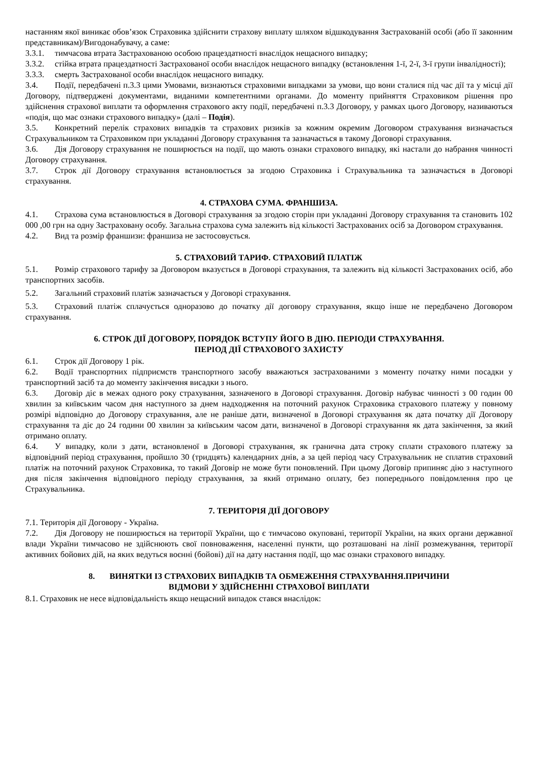настанням якої виникає обов’язок Страховика здійснити страхову виплату шляхом відшкодування Застрахованій особі (або її законним представникам)/Вигодонабувачу, а саме:
3.3.1. тимчасова втрата Застрахованою особою працездатності внаслідок нещасного випадку;
3.3.2. стійка втрата працездатності Застрахованої особи внаслідок нещасного випадку (встановлення 1-ї, 2-ї, 3-ї групи інвалідності);
3.3.3. смерть Застрахованої особи внаслідок нещасного випадку.
3.4. Події, передбачені п.3.3 цими Умовами, визнаються страховими випадками за умови, що вони сталися під час дії та у місці дії Договору, підтверджені документами, виданими компетентними органами. До моменту прийняття Страховиком рішення про здійснення страхової виплати та оформлення страхового акту події, передбачені п.3.3 Договору, у рамках цього Договору, називаються «подія, що має ознаки страхового випадку» (далі – Подія).
3.5. Конкретний перелік страхових випадків та страхових ризиків за кожним окремим Договором страхування визначається Страхувальником та Страховиком при укладанні Договору страхування та зазначається в такому Договорі страхування.
3.6. Дія Договору страхування не поширюється на події, що мають ознаки страхового випадку, які настали до набрання чинності Договору страхування.
3.7. Строк дії Договору страхування встановлюється за згодою Страховика і Страхувальника та зазначається в Договорі страхування.
4. СТРАХОВА СУМА. ФРАНШИЗА.
4.1. Страхова сума встановлюється в Договорі страхування за згодою сторін при укладанні Договору страхування та становить 102 000 ,00 грн на одну Застраховану особу. Загальна страхова сума залежить від кількості Застрахованих осіб за Договором страхування.
4.2. Вид та розмір франшизи: франшиза не застосовується.
5. СТРАХОВИЙ ТАРИФ. СТРАХОВИЙ ПЛАТІЖ
5.1. Розмір страхового тарифу за Договором вказується в Договорі страхування, та залежить від кількості Застрахованих осіб, або транспортних засобів.
5.2. Загальний страховий платіж зазначається у Договорі страхування.
5.3. Страховий платіж сплачується одноразово до початку дії договору страхування, якщо інше не передбачено Договором страхування.
6. СТРОК ДІЇ ДОГОВОРУ, ПОРЯДОК ВСТУПУ ЙОГО В ДІЮ. ПЕРІОДИ СТРАХУВАННЯ.
ПЕРІОД ДІЇ СТРАХОВОГО ЗАХИСТУ
6.1. Строк дії Договору 1 рік.
6.2. Водії транспортних підприємств транспортного засобу вважаються застрахованими з моменту початку ними посадки у транспортний засіб та до моменту закінчення висадки з нього.
6.3. Договір діє в межах одного року страхування, зазначеного в Договорі страхування. Договір набуває чинності з 00 годин 00 хвилин за київським часом дня наступного за днем надходження на поточний рахунок Страховика страхового платежу у повному розмірі відповідно до Договору страхування, але не раніше дати, визначеної в Договорі страхування як дата початку дії Договору страхування та діє до 24 години 00 хвилин за київським часом дати, визначеної в Договорі страхування як дата закінчення, за який отримано оплату.
6.4. У випадку, коли з дати, встановленої в Договорі страхування, як гранична дата строку сплати страхового платежу за відповідний період страхування, пройшло 30 (тридцять) календарних днів, а за цей період часу Страхувальник не сплатив страховий платіж на поточний рахунок Страховика, то такий Договір не може бути поновлений. При цьому Договір припиняє дію з наступного дня після закінчення відповідного періоду страхування, за який отримано оплату, без попереднього повідомлення про це Страхувальника.
7. ТЕРИТОРІЯ ДІЇ ДОГОВОРУ
7.1. Територія дії Договору - Україна.
7.2. Дія Договору не поширюється на території України, що є тимчасово окуповані, території України, на яких органи державної влади України тимчасово не здійснюють свої повноваження, населенні пункти, що розташовані на лінії розмежування, території активних бойових дій, на яких ведуться воєнні (бойові) дії на дату настання події, що має ознаки страхового випадку.
8. ВИНЯТКИ ІЗ СТРАХОВИХ ВИПАДКІВ ТА ОБМЕЖЕННЯ СТРАХУВАННЯ.ПРИЧИНИ
ВІДМОВИ У ЗДІЙСНЕННІ СТРАХОВОЇ ВИПЛАТИ
8.1. Страховик не несе відповідальність якщо нещасний випадок стався внаслідок: